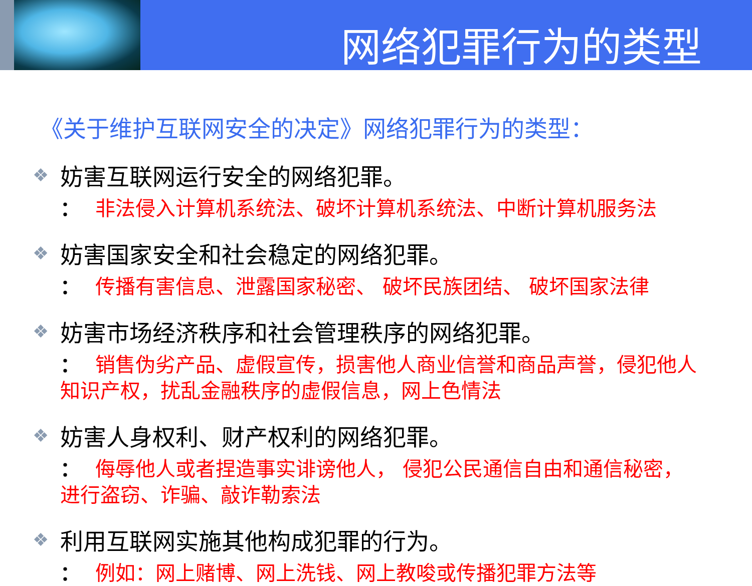网络犯罪行为的类型
《关于维护互联网安全的决定》网络犯罪行为的类型：
❖ 妨害互联网运行安全的网络犯罪。
： 非法侵入计算机系统法、破坏计算机系统法、中断计算机服务法
❖ 妨害国家安全和社会稳定的网络犯罪。
： 传播有害信息、泄露国家秘密、 破坏民族团结、 破坏国家法律
❖ 妨害市场经济秩序和社会管理秩序的网络犯罪。
： 销售伪劣产品、虚假宣传，损害他人商业信誉和商品声誉，侵犯他人知识产权，扰乱金融秩序的虚假信息，网上色情法
❖ 妨害人身权利、财产权利的网络犯罪。
： 侮辱他人或者捏造事实诽谤他人， 侵犯公民通信自由和通信秘密，进行盗窃、诈骗、敲诈勒索法
❖ 利用互联网实施其他构成犯罪的行为。
： 例如：网上赌博、网上洗钱、网上教唆或传播犯罪方法等